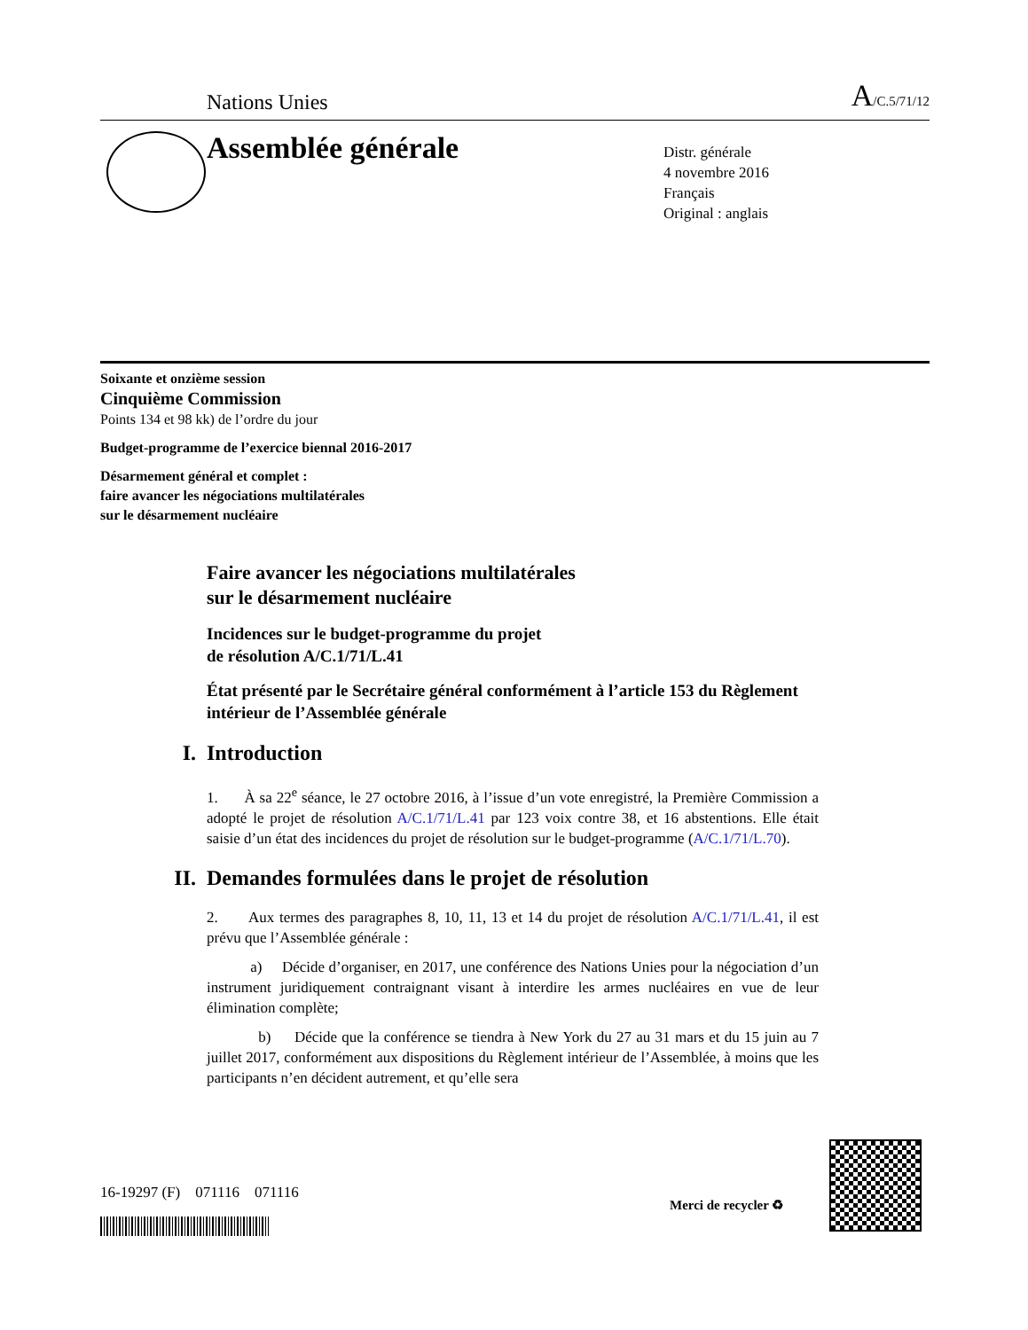Nations Unies A/C.5/71/12
Assemblée générale
Distr. générale
4 novembre 2016
Français
Original : anglais
Soixante et onzième session
Cinquième Commission
Points 134 et 98 kk) de l’ordre du jour
Budget-programme de l’exercice biennal 2016-2017
Désarmement général et complet :
faire avancer les négociations multilatérales
sur le désarmement nucléaire
Faire avancer les négociations multilatérales
sur le désarmement nucléaire
Incidences sur le budget-programme du projet
de résolution A/C.1/71/L.41
État présenté par le Secrétaire général conformément à l’article 153 du Règlement intérieur de l’Assemblée générale
I. Introduction
1. À sa 22<sup>e</sup> séance, le 27 octobre 2016, à l’issue d’un vote enregistré, la Première Commission a adopté le projet de résolution A/C.1/71/L.41 par 123 voix contre 38, et 16 abstentions. Elle était saisie d’un état des incidences du projet de résolution sur le budget-programme (A/C.1/71/L.70).
II. Demandes formulées dans le projet de résolution
2. Aux termes des paragraphes 8, 10, 11, 13 et 14 du projet de résolution A/C.1/71/L.41, il est prévu que l’Assemblée générale :
a) Décide d’organiser, en 2017, une conférence des Nations Unies pour la négociation d’un instrument juridiquement contraignant visant à interdire les armes nucléaires en vue de leur élimination complète;
b) Décide que la conférence se tiendra à New York du 27 au 31 mars et du 15 juin au 7 juillet 2017, conformément aux dispositions du Règlement intérieur de l’Assemblée, à moins que les participants n’en décident autrement, et qu’elle sera
16-19297 (F) 071116 071116
Merci de recycler ♻